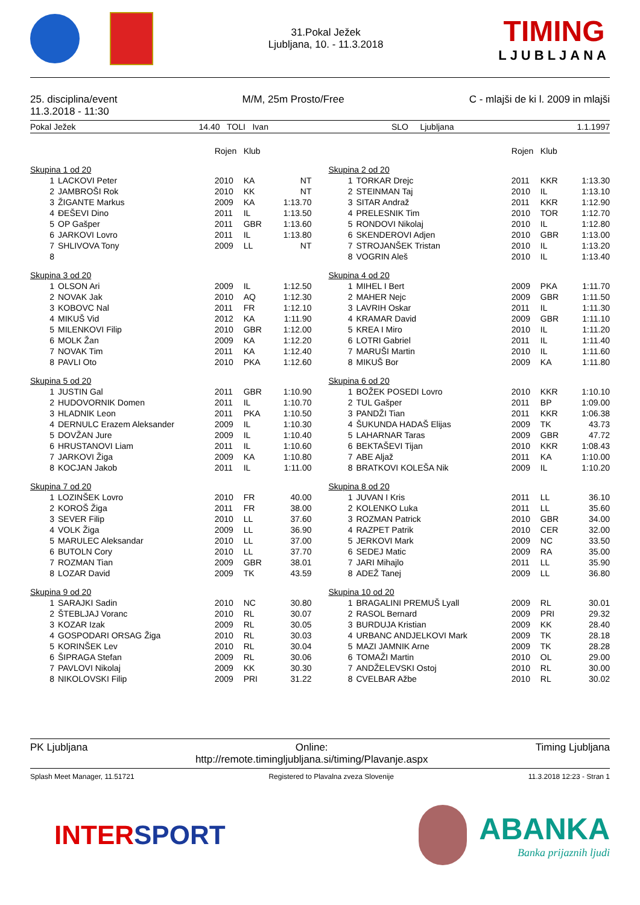31.Pokal Ježek
Ljubljana, 10. - 11.3.2018
TIMING
LJUBLJANA
25. disciplina/event
11.3.2018 - 11:30
M/M, 25m Prosto/Free C - mlajši de ki l. 2009 in mlajši
Pokal Ježek 14.40 TOLI Ivan SLO Ljubljana 1.1.1997
| | | Rojen | Klub | |
| --- | --- | --- | --- | --- |
| Skupina 1 od 20 | | | | |
| 1 | LACKOVI Peter | 2010 | KA | NT |
| 2 | JAMBROŠI Rok | 2010 | KK | NT |
| 3 | ŽIGANTE Markus | 2009 | KA | 1:13.70 |
| 4 | ĐEŠEVI Dino | 2011 | IL | 1:13.50 |
| 5 | OP Gašper | 2011 | GBR | 1:13.60 |
| 6 | JARKOVI Lovro | 2011 | IL | 1:13.80 |
| 7 | SHLIVOVA Tony | 2009 | LL | NT |
| 8 | | | | |
| Skupina 3 od 20 | | | | |
| 1 | OLSON Ari | 2009 | IL | 1:12.50 |
| 2 | NOVAK Jak | 2010 | AQ | 1:12.30 |
| 3 | KOBOVC Nal | 2011 | FR | 1:12.10 |
| 4 | MIKUŠ Vid | 2012 | KA | 1:11.90 |
| 5 | MILENKOVI Filip | 2010 | GBR | 1:12.00 |
| 6 | MOLK Žan | 2009 | KA | 1:12.20 |
| 7 | NOVAK Tim | 2011 | KA | 1:12.40 |
| 8 | PAVLI Oto | 2010 | PKA | 1:12.60 |
| Skupina 5 od 20 | | | | |
| 1 | JUSTIN Gal | 2011 | GBR | 1:10.90 |
| 2 | HUDOVORNIK Domen | 2011 | IL | 1:10.70 |
| 3 | HLADNIK Leon | 2011 | PKA | 1:10.50 |
| 4 | DERNULC Erazem Aleksander | 2009 | IL | 1:10.30 |
| 5 | DOVŽAN Jure | 2009 | IL | 1:10.40 |
| 6 | HRUSTANOVI Liam | 2011 | IL | 1:10.60 |
| 7 | JARKOVI Žiga | 2009 | KA | 1:10.80 |
| 8 | KOCJAN Jakob | 2011 | IL | 1:11.00 |
| Skupina 7 od 20 | | | | |
| 1 | LOZINŠEK Lovro | 2010 | FR | 40.00 |
| 2 | KOROŠ Žiga | 2011 | FR | 38.00 |
| 3 | SEVER Filip | 2010 | LL | 37.60 |
| 4 | VOLK Žiga | 2009 | LL | 36.90 |
| 5 | MARULEC Aleksandar | 2010 | LL | 37.00 |
| 6 | BUTOLN Cory | 2010 | LL | 37.70 |
| 7 | ROZMAN Tian | 2009 | GBR | 38.01 |
| 8 | LOZAR David | 2009 | TK | 43.59 |
| Skupina 9 od 20 | | | | |
| 1 | SARAJKI Sadin | 2010 | NC | 30.80 |
| 2 | ŠTEBLJAJ Voranc | 2010 | RL | 30.07 |
| 3 | KOZAR Izak | 2009 | RL | 30.05 |
| 4 | GOSPODARI ORSAG Žiga | 2010 | RL | 30.03 |
| 5 | KORINŠEK Lev | 2010 | RL | 30.04 |
| 6 | ŠIPRAGA Stefan | 2009 | RL | 30.06 |
| 7 | PAVLOVI Nikolaj | 2009 | KK | 30.30 |
| 8 | NIKOLOVSKI Filip | 2009 | PRI | 31.22 |
| | | Rojen | Klub | |
| --- | --- | --- | --- | --- |
| Skupina 2 od 20 | | | | |
| 1 | TORKAR Drejc | 2011 | KKR | 1:13.30 |
| 2 | STEINMAN Taj | 2010 | IL | 1:13.10 |
| 3 | SITAR Andraž | 2011 | KKR | 1:12.90 |
| 4 | PRELESNIK Tim | 2010 | TOR | 1:12.70 |
| 5 | RONDOVI Nikolaj | 2010 | IL | 1:12.80 |
| 6 | SKENDEROVI Adjen | 2010 | GBR | 1:13.00 |
| 7 | STROJANŠEK Tristan | 2010 | IL | 1:13.20 |
| 8 | VOGRIN Aleš | 2010 | IL | 1:13.40 |
| Skupina 4 od 20 | | | | |
| 1 | MIHEL I Bert | 2009 | PKA | 1:11.70 |
| 2 | MAHER Nejc | 2009 | GBR | 1:11.50 |
| 3 | LAVRIH Oskar | 2011 | IL | 1:11.30 |
| 4 | KRAMAR David | 2009 | GBR | 1:11.10 |
| 5 | KREA I Miro | 2010 | IL | 1:11.20 |
| 6 | LOTRI Gabriel | 2011 | IL | 1:11.40 |
| 7 | MARUŠI Martin | 2010 | IL | 1:11.60 |
| 8 | MIKUŠ Bor | 2009 | KA | 1:11.80 |
| Skupina 6 od 20 | | | | |
| 1 | BOŽEK POSEDI Lovro | 2010 | KKR | 1:10.10 |
| 2 | TUL Gašper | 2011 | BP | 1:09.00 |
| 3 | PANDŽI Tian | 2011 | KKR | 1:06.38 |
| 4 | ŠUKUNDA HADAŠ Elijas | 2009 | TK | 43.73 |
| 5 | LAHARNAR Taras | 2009 | GBR | 47.72 |
| 6 | BEKTAŠEVI Tijan | 2010 | KKR | 1:08.43 |
| 7 | ABE Aljaž | 2011 | KA | 1:10.00 |
| 8 | BRATKOVI KOLEŠA Nik | 2009 | IL | 1:10.20 |
| Skupina 8 od 20 | | | | |
| 1 | JUVAN I Kris | 2011 | LL | 36.10 |
| 2 | KOLENKO Luka | 2011 | LL | 35.60 |
| 3 | ROZMAN Patrick | 2010 | GBR | 34.00 |
| 4 | RAZPET Patrik | 2010 | CER | 32.00 |
| 5 | JERKOVI Mark | 2009 | NC | 33.50 |
| 6 | SEDEJ Matic | 2009 | RA | 35.00 |
| 7 | JARI Mihajlo | 2011 | LL | 35.90 |
| 8 | ADEŽ Tanej | 2009 | LL | 36.80 |
| Skupina 10 od 20 | | | | |
| 1 | BRAGALINI PREMUŠ Lyall | 2009 | RL | 30.01 |
| 2 | RASOL Bernard | 2009 | PRI | 29.32 |
| 3 | BURDUJA Kristian | 2009 | KK | 28.40 |
| 4 | URBANC ANDJELKOVI Mark | 2009 | TK | 28.18 |
| 5 | MAZI JAMNIK Arne | 2009 | TK | 28.28 |
| 6 | TOMAŽI Martin | 2010 | OL | 29.00 |
| 7 | ANDŽELEVSKI Ostoj | 2010 | RL | 30.00 |
| 8 | CVELBAR Ažbe | 2010 | RL | 30.02 |
PK Ljubljana Online:
http://remote.timingljubljana.si/timing/Plavanje.aspx Timing Ljubljana
Splash Meet Manager, 11.51721 Registered to Plavalna zveza Slovenije 11.3.2018 12:23 - Stran 1
INTERSPORT
ABANKA
Banka prijaznih ljudi